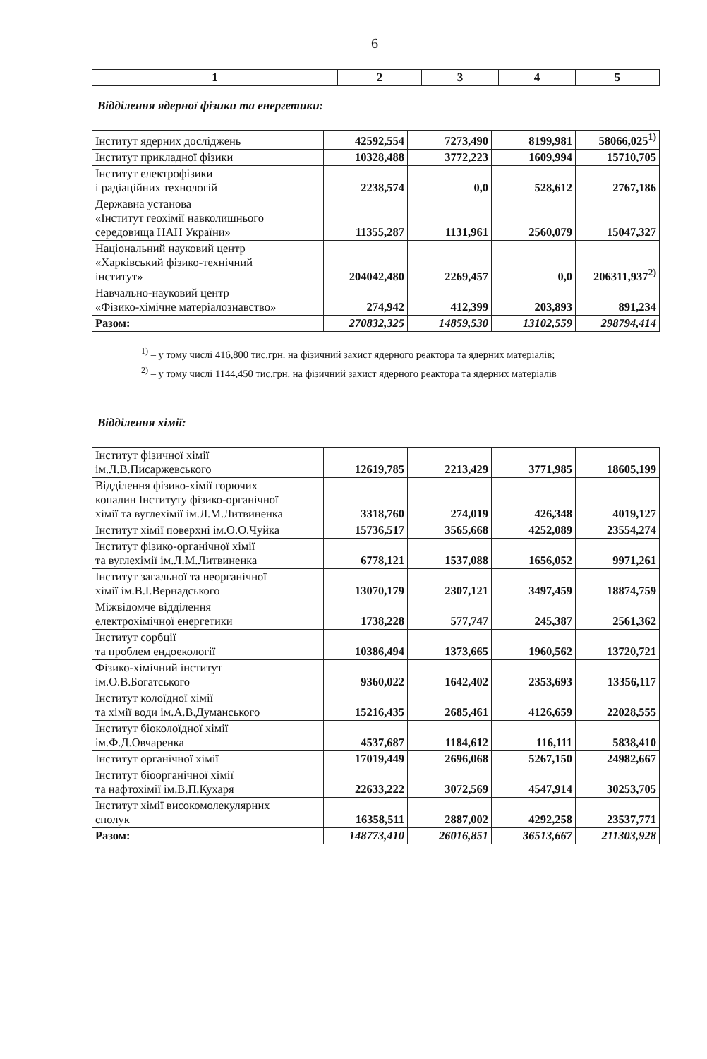6
| 1 | 2 | 3 | 4 | 5 |
| --- | --- | --- | --- | --- |
Відділення ядерної фізики та енергетики:
| Інститут ядерних досліджень | 42592,554 | 7273,490 | 8199,981 | 58066,025<sup>1)</sup> |
| Інститут прикладної фізики | 10328,488 | 3772,223 | 1609,994 | 15710,705 |
| Інститут електрофізики і радіаційних технологій | 2238,574 | 0,0 | 528,612 | 2767,186 |
| Державна установа «Інститут геохімії навколишнього середовища НАН України» | 11355,287 | 1131,961 | 2560,079 | 15047,327 |
| Національний науковий центр «Харківський фізико-технічний інститут» | 204042,480 | 2269,457 | 0,0 | 206311,937<sup>2)</sup> |
| Навчально-науковий центр «Фізико-хімічне матеріалознавство» | 274,942 | 412,399 | 203,893 | 891,234 |
| Разом: | 270832,325 | 14859,530 | 13102,559 | 298794,414 |
<sup>1)</sup> – у тому числі 416,800 тис.грн. на фізичний захист ядерного реактора та ядерних матеріалів;
<sup>2)</sup> – у тому числі 1144,450 тис.грн. на фізичний захист ядерного реактора та ядерних матеріалів
Відділення хімії:
| Інститут фізичної хімії ім.Л.В.Писаржевського | 12619,785 | 2213,429 | 3771,985 | 18605,199 |
| Відділення фізико-хімії горючих копалин Інституту фізико-органічної хімії та вуглехімії ім.Л.М.Литвиненка | 3318,760 | 274,019 | 426,348 | 4019,127 |
| Інститут хімії поверхні ім.О.О.Чуйка | 15736,517 | 3565,668 | 4252,089 | 23554,274 |
| Інститут фізико-органічної хімії та вуглехімії ім.Л.М.Литвиненка | 6778,121 | 1537,088 | 1656,052 | 9971,261 |
| Інститут загальної та неорганічної хімії ім.В.І.Вернадського | 13070,179 | 2307,121 | 3497,459 | 18874,759 |
| Міжвідомче відділення електрохімічної енергетики | 1738,228 | 577,747 | 245,387 | 2561,362 |
| Інститут сорбції та проблем ендоекології | 10386,494 | 1373,665 | 1960,562 | 13720,721 |
| Фізико-хімічний інститут ім.О.В.Богатського | 9360,022 | 1642,402 | 2353,693 | 13356,117 |
| Інститут колоїдної хімії та хімії води ім.А.В.Думанського | 15216,435 | 2685,461 | 4126,659 | 22028,555 |
| Інститут біоколоїдної хімії ім.Ф.Д.Овчаренка | 4537,687 | 1184,612 | 116,111 | 5838,410 |
| Інститут органічної хімії | 17019,449 | 2696,068 | 5267,150 | 24982,667 |
| Інститут біоорганічної хімії та нафтохімії ім.В.П.Кухаря | 22633,222 | 3072,569 | 4547,914 | 30253,705 |
| Інститут хімії високомолекулярних сполук | 16358,511 | 2887,002 | 4292,258 | 23537,771 |
| Разом: | 148773,410 | 26016,851 | 36513,667 | 211303,928 |